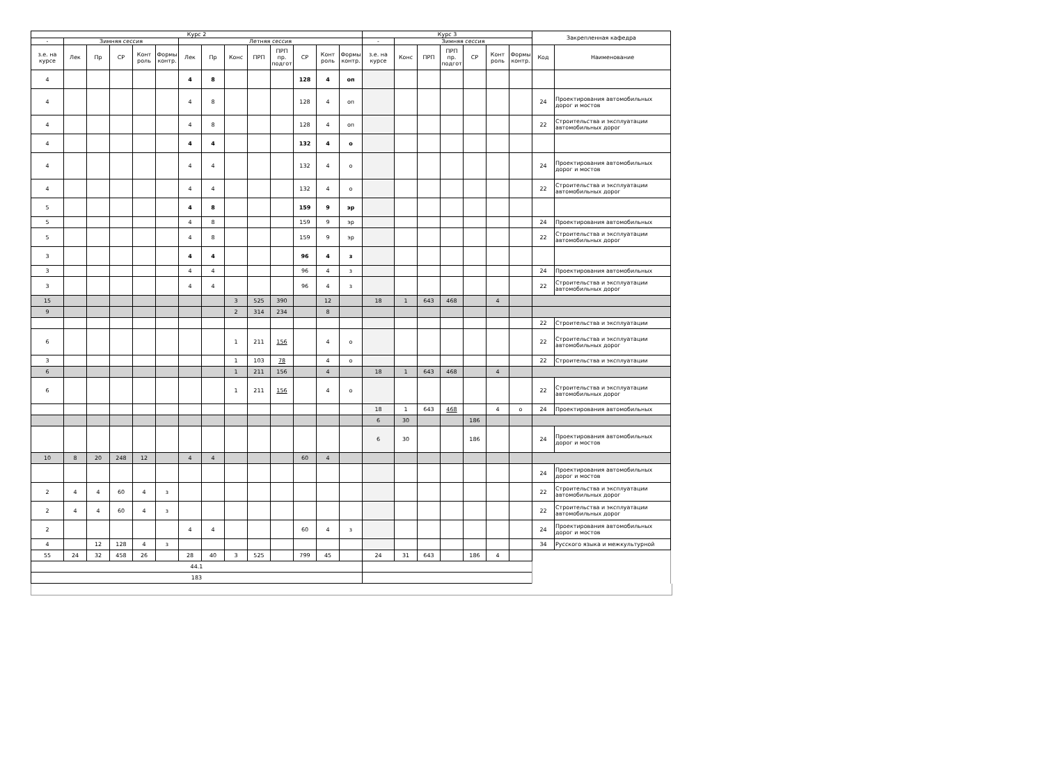| Курс 2 | | | | | | | | | | | | | | Курс 3 | | | | | | | Закрепленная кафедра | |
| --- | --- | --- | --- | --- | --- | --- | --- | --- | --- | --- | --- | --- | --- | --- | --- | --- | --- | --- | --- | --- | --- | --- |
| - | Зимняя сессия | | | | | Летняя сессия | | | | | | | | - | Зимняя сессия | | | | | | | |
| з.е. на курсе | Лек | Пр | СР | Конт роль | Формы контр. | Лек | Пр | Конс | ПРП | ПРП пр. подгот | СР | Конт роль | Формы контр. | з.е. на курсе | Конс | ПРП | ПРП пр. подгот | СР | Конт роль | Формы контр. | Код | Наименование |
| 4 | | | | | | 4 | 8 | | | | 128 | 4 | оп | | | | | | | | | |
| 4 | | | | | | 4 | 8 | | | | 128 | 4 | оп | | | | | | | | 24 | Проектирования автомобильных дорог и мостов |
| 4 | | | | | | 4 | 8 | | | | 128 | 4 | оп | | | | | | | | 22 | Строительства и эксплуатации автомобильных дорог |
| 4 | | | | | | 4 | 4 | | | | 132 | 4 | о | | | | | | | | | |
| 4 | | | | | | 4 | 4 | | | | 132 | 4 | о | | | | | | | | 24 | Проектирования автомобильных дорог и мостов |
| 4 | | | | | | 4 | 4 | | | | 132 | 4 | о | | | | | | | | 22 | Строительства и эксплуатации автомобильных дорог |
| 5 | | | | | | 4 | 8 | | | | 159 | 9 | эр | | | | | | | | | |
| 5 | | | | | | 4 | 8 | | | | 159 | 9 | эр | | | | | | | | 24 | Проектирования автомобильных |
| 5 | | | | | | 4 | 8 | | | | 159 | 9 | эр | | | | | | | | 22 | Строительства и эксплуатации автомобильных дорог |
| 3 | | | | | | 4 | 4 | | | | 96 | 4 | з | | | | | | | | | |
| 3 | | | | | | 4 | 4 | | | | 96 | 4 | з | | | | | | | | 24 | Проектирования автомобильных |
| 3 | | | | | | 4 | 4 | | | | 96 | 4 | з | | | | | | | | 22 | Строительства и эксплуатации автомобильных дорог |
| 15 | | | | | | | | 3 | 525 | 390 | | 12 | | 18 | 1 | 643 | 468 | | 4 | | | |
| 9 | | | | | | | | 2 | 314 | 234 | | 8 | | | | | | | | | | |
| | | | | | | | | | | | | | | | | | | | | | 22 | Строительства и эксплуатации |
| 6 | | | | | | | | 1 | 211 | 156 | | 4 | о | | | | | | | | 22 | Строительства и эксплуатации автомобильных дорог |
| 3 | | | | | | | | 1 | 103 | 78 | | 4 | о | | | | | | | | 22 | Строительства и эксплуатации |
| 6 | | | | | | | | 1 | 211 | 156 | | 4 | | 18 | 1 | 643 | 468 | | 4 | | | |
| 6 | | | | | | | | 1 | 211 | 156 | | 4 | о | | | | | | | | 22 | Строительства и эксплуатации автомобильных дорог |
| | | | | | | | | | | | | | | 18 | 1 | 643 | 468 | | 4 | о | 24 | Проектирования автомобильных |
| | | | | | | | | | | | | | | 6 | 30 | | | 186 | | | | |
| | | | | | | | | | | | | | | 6 | 30 | | | 186 | | | 24 | Проектирования автомобильных дорог и мостов |
| 10 | 8 | 20 | 248 | 12 | | 4 | 4 | | | | 60 | 4 | | | | | | | | | | |
| | | | | | | | | | | | | | | | | | | | | | 24 | Проектирования автомобильных дорог и мостов |
| 2 | 4 | 4 | 60 | 4 | з | | | | | | | | | | | | | | | | 22 | Строительства и эксплуатации автомобильных дорог |
| 2 | 4 | 4 | 60 | 4 | з | | | | | | | | | | | | | | | | 22 | Строительства и эксплуатации автомобильных дорог |
| 2 | | | | | | 4 | 4 | | | | 60 | 4 | з | | | | | | | | 24 | Проектирования автомобильных дорог и мостов |
| 4 | | 12 | 128 | 4 | з | | | | | | | | | | | | | | | | 34 | Русского языка и межкультурной |
| 55 | 24 | 32 | 458 | 26 | | 28 | 40 | 3 | 525 | | 799 | 45 | | 24 | 31 | 643 | | 186 | 4 | | | |
| 44.1 | | | | | | | | | | | | | | | | | | | | | | |
| 183 | | | | | | | | | | | | | | | | | | | | | | |